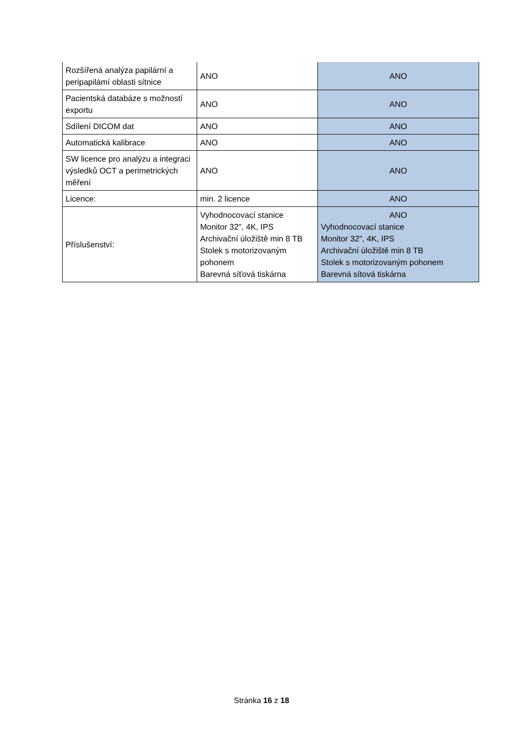| Rozšířená analýza papilární a peripapilámí oblasti sítnice | ANO | ANO |
| Pacientská databáze s možností exportu | ANO | ANO |
| Sdílení DICOM dat | ANO | ANO |
| Automatická kalibrace | ANO | ANO |
| SW licence pro analýzu a integraci výsledků OCT a perimetrických měření | ANO | ANO |
| Licence: | min. 2 licence | ANO |
| Příslušenství: | Vyhodnocovací stanice Monitor 32", 4K, IPS Archivační úložiště min 8 TB Stolek s motorizovaným pohonem Barevná síťová tiskárna | ANO Vyhodnocovací stanice Monitor 32", 4K, IPS Archivační úložiště min 8 TB Stolek s motorizovaným pohonem Barevná sítová tiskárna |
Stránka 16 z 18